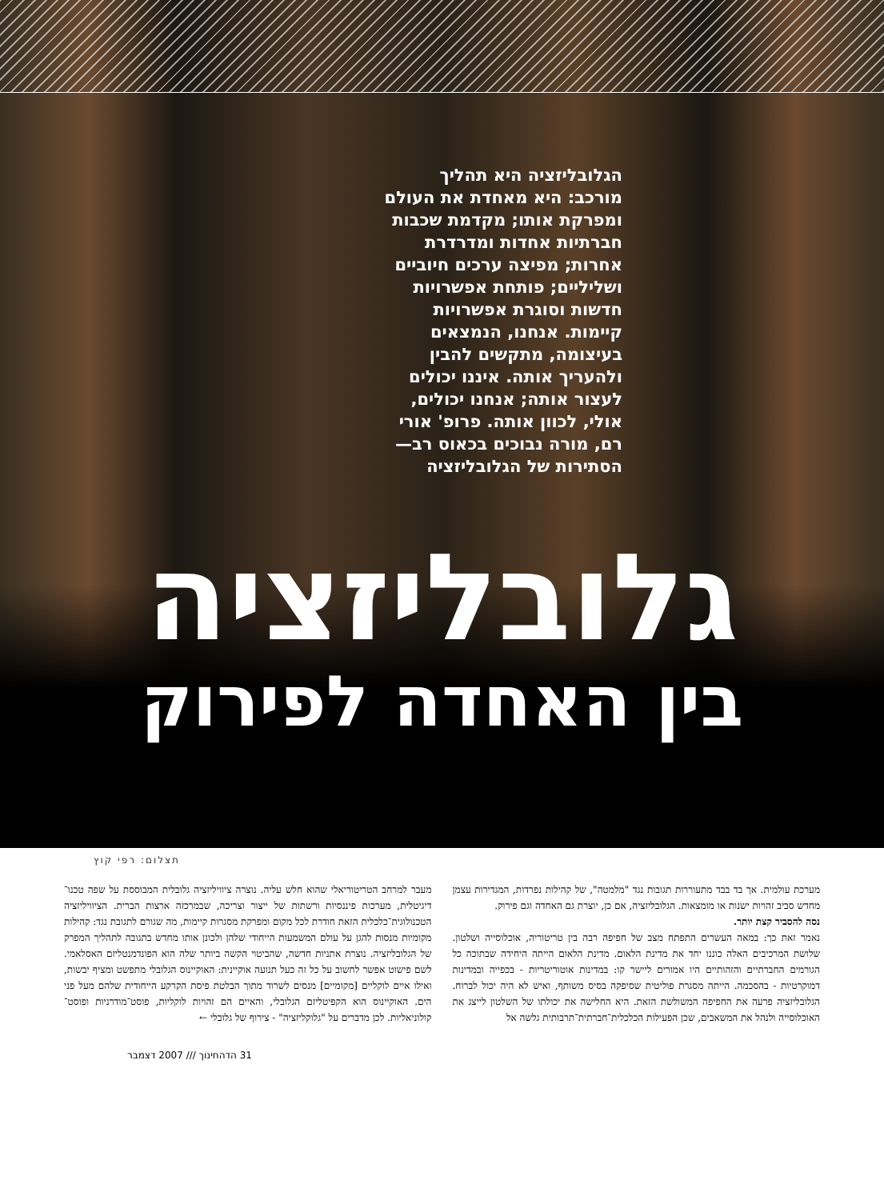הגלובליזציה היא תהליך מורכב: היא מאחדת את העולם ומפרקת אותו; מקדמת שכבות חברתיות אחדות ומדרדרת אחרות; מפיצה ערכים חיוביים ושליליים; פותחת אפשרויות חדשות וסוגרת אפשרויות קיימות. אנחנו, הנמצאים בעיצומה, מתקשים להבין ולהעריך אותה. איננו יכולים לעצור אותה; אנחנו יכולים, אולי, לכוון אותה. פרופ' אורי רם, מורה נבוכים בכאוס רב— הסתירות של הגלובליזציה
גלובליזציה
בין האחדה לפירוק
תצלום: רפי קוץ
מערכת עולמית. אך בד בבד מתעוררות תגובות נגד "מלמטה", של קהילות נפרדות, המגדירות עצמן מחדש סביב זהויות ישנות או מומצאות. הגלובליזציה, אם כן, יוצרת גם האחדה וגם פירוק.
נסה להסביר קצת יותר.
נאמר זאת כך: במאה העשרים התפתח מצב של חפיפה רבה בין טריטוריה, אוכלוסייה ושלטון. שלושת המרכיבים האלה כוננו יחד את מדינת הלאום. מדינת הלאום הייתה היחידה שבתוכה כל הגורמים החברתיים והזהותיים היו אמורים ליישר קו: במדינות אוטוריטריות - בכפייה ובמדינות דמוקרטיות - בהסכמה. הייתה מסגרת פוליטית שסיפקה בסיס משותף, ואיש לא היה יכול לברוח. הגלובליזציה פרעה את החפיפה המשולשת הזאת. היא החלישה את יכולתו של השלטון לייצג את האוכלוסייה ולנהל את המשאבים, שכן הפעילות הכלכלית־חברתית־תרבותית גלשה אל
מעבר למרחב הטריטוריאלי שהוא חלש עליה. נוצרה ציוויליזציה גלובלית המבוססת על שפה טכנו־דיגיטלית, מערכות פיננסיות ורשתות של ייצור וצריכה, שבמרכזה ארצות הברית. הציוויליזציה הטכנולוגית־כלכלית הזאת חודרת לכל מקום ומפרקת מסגרות קיימות, מה שגורם לתגובת נגד: קהילות מקומיות מנסות להגן על עולם המשמעות הייחודי שלהן ולכונן אותו מחדש בתגובה לתהליך המפרק של הגלובליזציה. נוצרת אתניות חדשה, שהביטוי הקשה ביותר שלה הוא הפונדמנטליזם האסלאמי. לשם פישוט אפשר לחשוב על כל זה כעל תנועה אוקיינית: האוקיינוס הגלובלי מתפשט ומציף יבשות, ואילו איים לוקליים [מקומיים] מנסים לשרוד מתוך הבלטת פיסת הקרקע הייחודית שלהם מעל פני הים. האוקיינוס הוא הקפיטליזם הגלובלי, והאיים הם זהויות לוקליות, פוסט־מודרניות ופוסט־קולוניאליות. לכן מדברים על "גלוקליזציה" - צירוף של גלובלי ←
31 הדהחינוך /// 2007 דצמבר